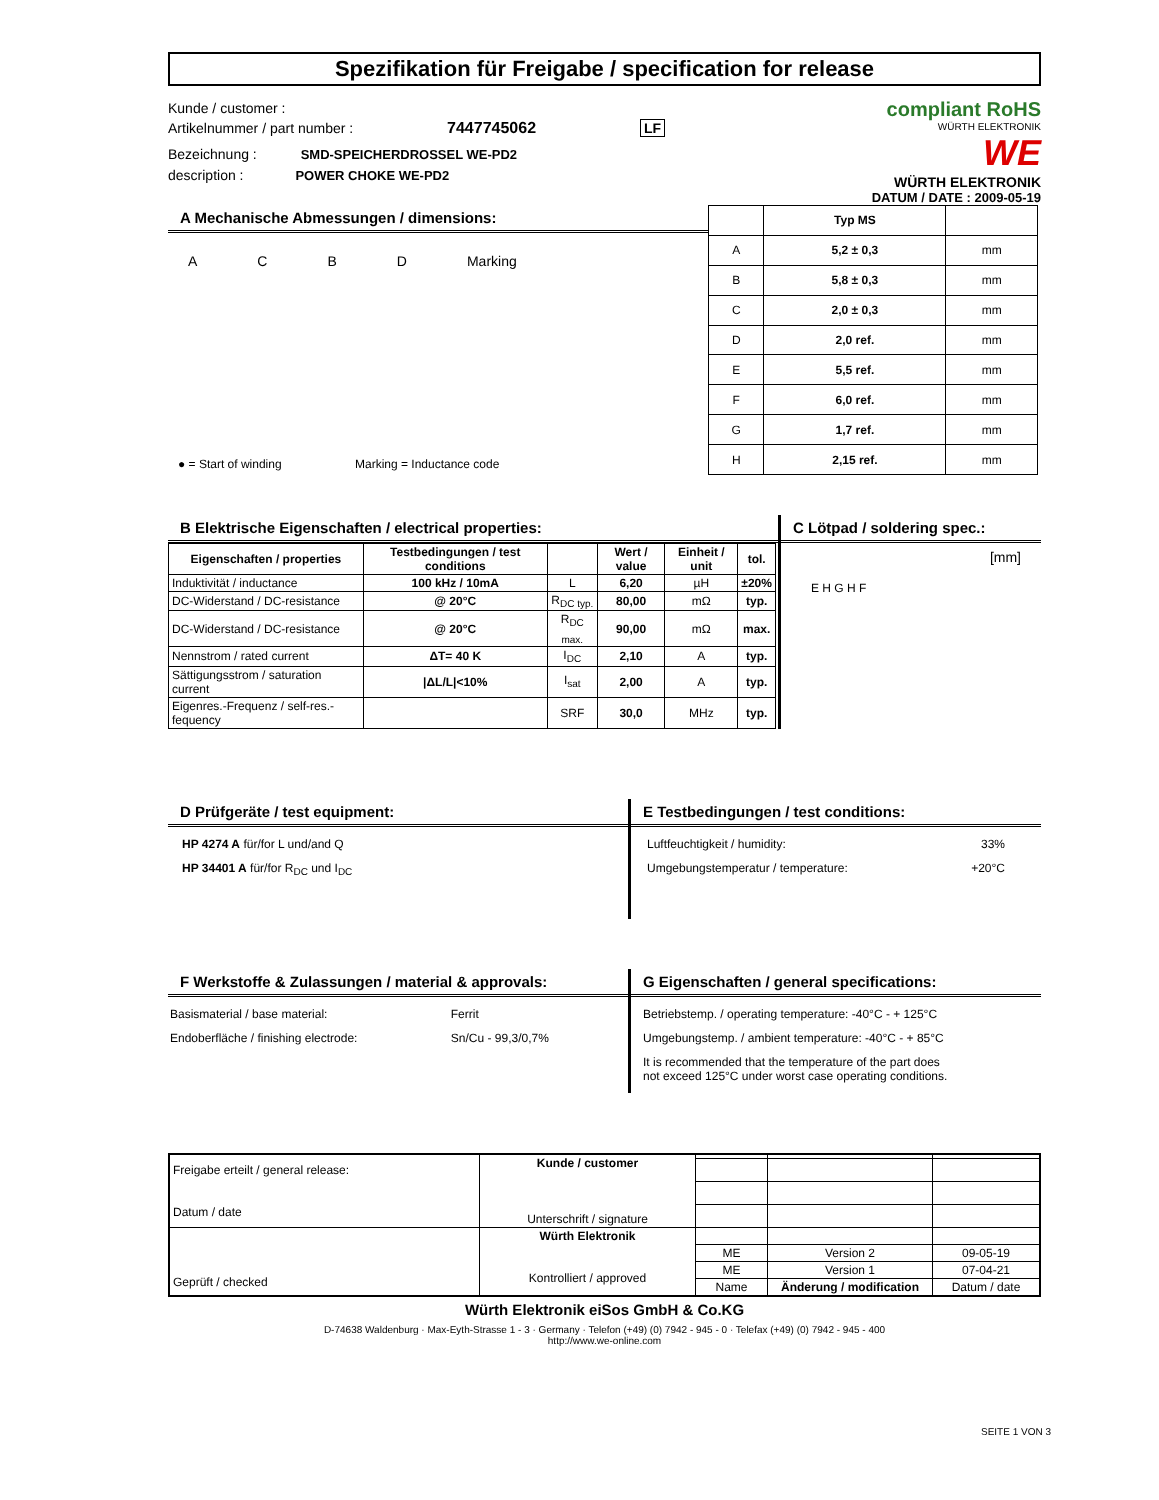Spezifikation für Freigabe / specification for release
Kunde / customer :
Artikelnummer / part number : 7447745062 LF
Bezeichnung : SMD-SPEICHERDROSSEL WE-PD2
description : POWER CHOKE WE-PD2
compliant RoHS
WÜRTH ELEKTRONIK
WE
WÜRTH ELEKTRONIK
DATUM / DATE : 2009-05-19
A Mechanische Abmessungen / dimensions:
ACBD Marking
● = Start of winding Marking = Inductance code
| | Typ MS | |
| --- | --- | --- |
| A | 5,2 ± 0,3 | mm |
| B | 5,8 ± 0,3 | mm |
| C | 2,0 ± 0,3 | mm |
| D | 2,0 ref. | mm |
| E | 5,5 ref. | mm |
| F | 6,0 ref. | mm |
| G | 1,7 ref. | mm |
| H | 2,15 ref. | mm |
B Elektrische Eigenschaften / electrical properties:
| Eigenschaften / properties | Testbedingungen / test conditions | | Wert / value | Einheit / unit | tol. |
| --- | --- | --- | --- | --- | --- |
| Induktivität / inductance | 100 kHz / 10mA | L | 6,20 | µH | ±20% |
| DC-Widerstand / DC-resistance | @ 20°C | R<sub>DC typ.</sub> | 80,00 | mΩ | typ. |
| DC-Widerstand / DC-resistance | @ 20°C | R<sub>DC max.</sub> | 90,00 | mΩ | max. |
| Nennstrom / rated current | ΔT= 40 K | I<sub>DC</sub> | 2,10 | A | typ. |
| Sättigungsstrom / saturation current | /ΔL/L/<10% | I<sub>sat</sub> | 2,00 | A | typ. |
| Eigenres.-Frequenz / self-res.-fequency | | SRF | 30,0 | MHz | typ. |
C Lötpad / soldering spec.:
[mm]
E H G H F
D Prüfgeräte / test equipment:
HP 4274 A für/for L und/and Q
HP 34401 A für/for R<sub>DC</sub> und I<sub>DC</sub>
E Testbedingungen / test conditions:
Luftfeuchtigkeit / humidity: 33%
Umgebungstemperatur / temperature: +20°C
F Werkstoffe & Zulassungen / material & approvals:
Basismaterial / base material: Ferrit
Endoberfläche / finishing electrode: Sn/Cu - 99,3/0,7%
G Eigenschaften / general specifications:
Betriebstemp. / operating temperature: -40°C - + 125°C
Umgebungstemp. / ambient temperature: -40°C - + 85°C
It is recommended that the temperature of the part does
not exceed 125°C under worst case operating conditions.
| Freigabe erteilt / general release: Datum / date | Kunde / customer Unterschrift / signature | | | |
| Geprüft / checked | Würth Elektronik Kontrolliert / approved | | | |
| | | ME | Version 2 | 09-05-19 |
| | | ME | Version 1 | 07-04-21 |
| | | Name | Änderung / modification | Datum / date |
Würth Elektronik eiSos GmbH & Co.KG
D-74638 Waldenburg · Max-Eyth-Strasse 1 - 3 · Germany · Telefon (+49) (0) 7942 - 945 - 0 · Telefax (+49) (0) 7942 - 945 - 400
http://www.we-online.com
SEITE 1 VON 3